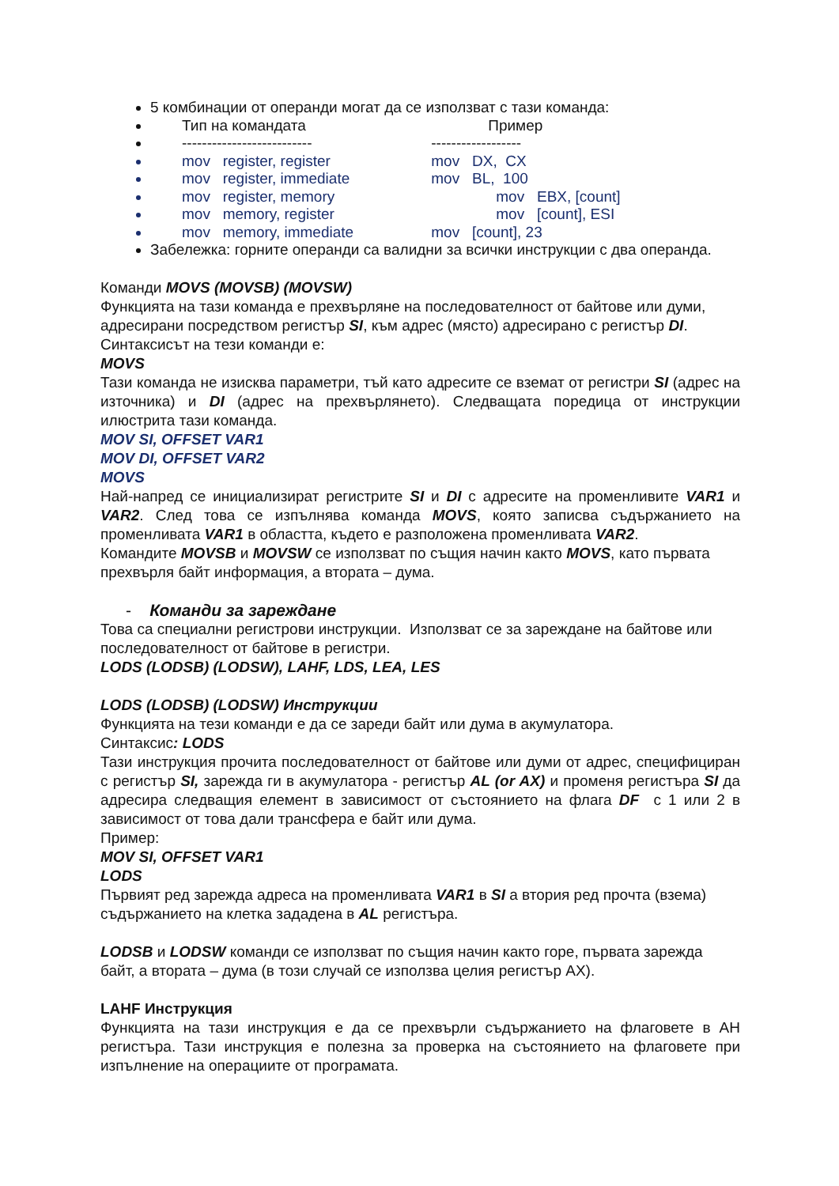5 комбинации от операнди могат да се използват с тази команда:
Тип на командата Пример
-------------------------- ------------------
mov register, register mov DX, CX
mov register, immediate mov BL, 100
mov register, memory mov EBX, [count]
mov memory, register mov [count], ESI
mov memory, immediate mov [count], 23
Забележка: горните операнди са валидни за всички инструкции с два операнда.
Команди MOVS (MOVSB) (MOVSW)
Функцията на тази команда е прехвърляне на последователност от байтове или думи, адресирани посредством регистър SI, към адрес (място) адресирано с регистър DI.
Синтаксисът на тези команди е:
MOVS
Тази команда не изисква параметри, тъй като адресите се вземат от регистри SI (адрес на източника) и DI (адрес на прехвърлянето). Следващата поредица от инструкции илюстрита тази команда.
MOV SI, OFFSET VAR1
MOV DI, OFFSET VAR2
MOVS
Най-напред се инициализират регистрите SI и DI с адресите на променливите VAR1 и VAR2. След това се изпълнява команда MOVS, която записва съдържанието на променливата VAR1 в областта, където е разположена променливата VAR2.
Командите MOVSB и MOVSW се използват по същия начин както MOVS, като първата прехвърля байт информация, а втората – дума.
- Команди за зареждане
Това са специални регистрови инструкции. Използват се за зареждане на байтове или последователност от байтове в регистри.
LODS (LODSB) (LODSW), LAHF, LDS, LEA, LES
LODS (LODSB) (LODSW) Инструкции
Функцията на тези команди е да се зареди байт или дума в акумулатора.
Синтаксис: LODS
Тази инструкция прочита последователност от байтове или думи от адрес, специфициран с регистър SI, зарежда ги в акумулатора - регистър AL (or AX) и променя регистъра SI да адресира следващия елемент в зависимост от състоянието на флага DF с 1 или 2 в зависимост от това дали трансфера е байт или дума.
Пример:
MOV SI, OFFSET VAR1
LODS
Първият ред зарежда адреса на променливата VAR1 в SI а втория ред прочта (взема) съдържанието на клетка зададена в AL регистъра.
LODSB и LODSW команди се използват по същия начин както горе, първата зарежда байт, а втората – дума (в този случай се използва целия регистър AX).
LAHF Инструкция
Функцията на тази инструкция е да се прехвърли съдържанието на флаговете в AH регистъра. Тази инструкция е полезна за проверка на състоянието на флаговете при изпълнение на операциите от програмата.